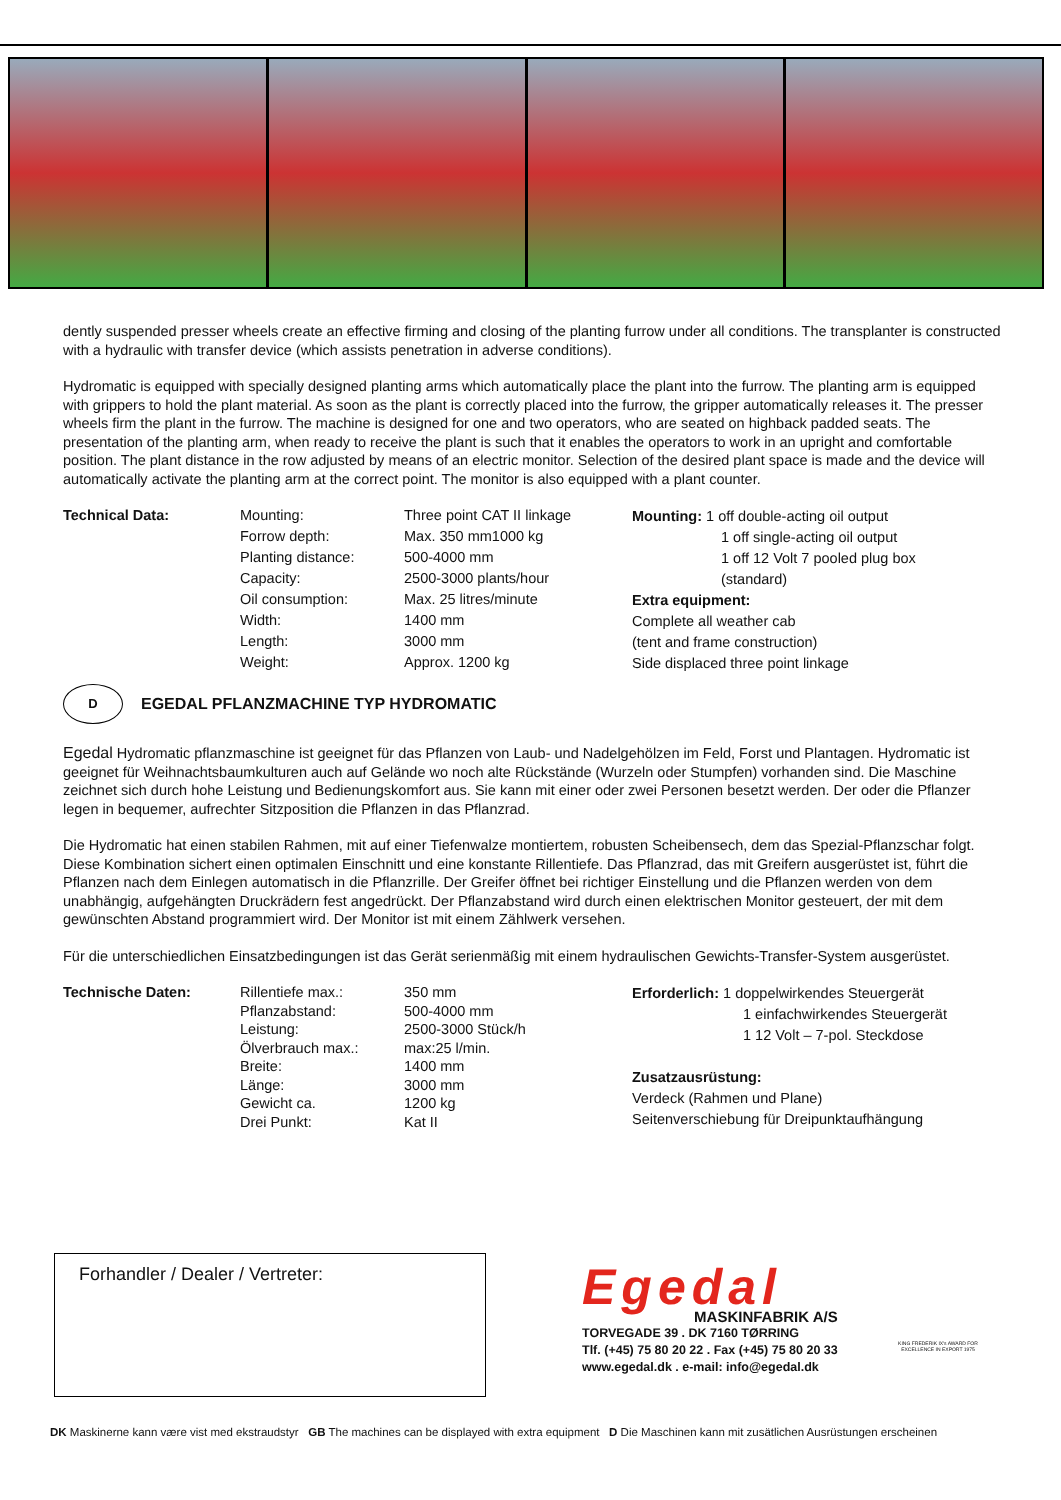dently suspended presser wheels create an effective firming and closing of the planting furrow under all conditions. The transplanter is constructed with a hydraulic with transfer device (which assists penetration in adverse conditions).
Hydromatic is equipped with specially designed planting arms which automatically place the plant into the furrow. The planting arm is equipped with grippers to hold the plant material. As soon as the plant is correctly placed into the furrow, the gripper automatically releases it. The presser wheels firm the plant in the furrow. The machine is designed for one and two operators, who are seated on highback padded seats. The presentation of the planting arm, when ready to receive the plant is such that it enables the operators to work in an upright and comfortable position. The plant distance in the row adjusted by means of an electric monitor. Selection of the desired plant space is made and the device will automatically activate the planting arm at the correct point. The monitor is also equipped with a plant counter.
| Technical Data: | Mounting: | Three point CAT II linkage |
| | Forrow depth: | Max. 350 mm1000 kg |
| | Planting distance: | 500-4000 mm |
| | Capacity: | 2500-3000 plants/hour |
| | Oil consumption: | Max. 25 litres/minute |
| | Width: | 1400 mm |
| | Length: | 3000 mm |
| | Weight: | Approx. 1200 kg |
Mounting: 1 off double-acting oil output
1 off single-acting oil output
1 off 12 Volt 7 pooled plug box
(standard)
Extra equipment:
Complete all weather cab
(tent and frame construction)
Side displaced three point linkage
D EGEDAL PFLANZMACHINE TYP HYDROMATIC
Egedal Hydromatic pflanzmaschine ist geeignet für das Pflanzen von Laub- und Nadelgehölzen im Feld, Forst und Plantagen. Hydromatic ist geeignet für Weihnachtsbaumkulturen auch auf Gelände wo noch alte Rückstände (Wurzeln oder Stumpfen) vorhanden sind. Die Maschine zeichnet sich durch hohe Leistung und Bedienungskomfort aus. Sie kann mit einer oder zwei Personen besetzt werden. Der oder die Pflanzer legen in bequemer, aufrechter Sitzposition die Pflanzen in das Pflanzrad.
Die Hydromatic hat einen stabilen Rahmen, mit auf einer Tiefenwalze montiertem, robusten Scheibensech, dem das Spezial-Pflanzschar folgt. Diese Kombination sichert einen optimalen Einschnitt und eine konstante Rillentiefe. Das Pflanzrad, das mit Greifern ausgerüstet ist, führt die Pflanzen nach dem Einlegen automatisch in die Pflanzrille. Der Greifer öffnet bei richtiger Einstellung und die Pflanzen werden von dem unabhängig, aufgehängten Druckrädern fest angedrückt. Der Pflanzabstand wird durch einen elektrischen Monitor gesteuert, der mit dem gewünschten Abstand programmiert wird. Der Monitor ist mit einem Zählwerk versehen.
Für die unterschiedlichen Einsatzbedingungen ist das Gerät serienmäßig mit einem hydraulischen Gewichts-Transfer-System ausgerüstet.
| Technische Daten: | Rillentiefe max.: | 350 mm |
| | Pflanzabstand: | 500-4000 mm |
| | Leistung: | 2500-3000 Stück/h |
| | Ölverbrauch max.: | max:25 l/min. |
| | Breite: | 1400 mm |
| | Länge: | 3000 mm |
| | Gewicht ca. | 1200 kg |
| | Drei Punkt: | Kat II |
Erforderlich: 1 doppelwirkendes Steuergerät
1 einfachwirkendes Steuergerät
1 12 Volt – 7-pol. Steckdose
Zusatzausrüstung:
Verdeck (Rahmen und Plane)
Seitenverschiebung für Dreipunktaufhängung
Forhandler / Dealer / Vertreter:
Egedal
MASKINFABRIK A/S
TORVEGADE 39 . DK 7160 TØRRING
Tlf. (+45) 75 80 20 22 . Fax (+45) 75 80 20 33
www.egedal.dk . e-mail: info@egedal.dk
KING FREDERIK IX's AWARD FOR EXCELLENCE IN EXPORT 1975
DK Maskinerne kann være vist med ekstraudstyr GB The machines can be displayed with extra equipment D Die Maschinen kann mit zusätlichen Ausrüstungen erscheinen